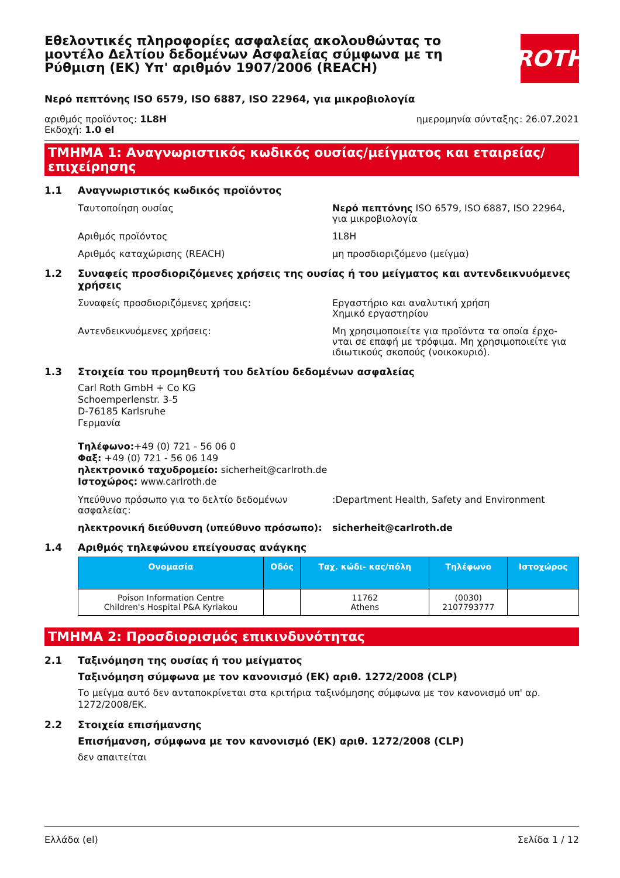Εθελοντικές πληροφορίες ασφαλείας ακολουθώντας το μοντέλο Δελτίου δεδομένων Ασφαλείας σύμφωνα με τη Ρύθμιση (ΕΚ) Υπ' αριθμόν 1907/2006 (REACH)
ROTH
Νερό πεπτόνης ISO 6579, ISO 6887, ISO 22964, για μικροβιολογία
αριθμός προϊόντος: 1L8H
Εκδοχή: 1.0 el
ημερομηνία σύνταξης: 26.07.2021
ΤΜΗΜΑ 1: Αναγνωριστικός κωδικός ουσίας/μείγματος και εταιρείας/ επιχείρησης
1.1 Αναγνωριστικός κωδικός προϊόντος
Ταυτοποίηση ουσίας Νερό πεπτόνης ISO 6579, ISO 6887, ISO 22964, για μικροβιολογία
Αριθμός προϊόντος 1L8H
Αριθμός καταχώρισης (REACH) μη προσδιοριζόμενο (μείγμα)
1.2 Συναφείς προσδιοριζόμενες χρήσεις της ουσίας ή του μείγματος και αντενδεικνυόμενες χρήσεις
Συναφείς προσδιοριζόμενες χρήσεις: Εργαστήριο και αναλυτική χρήση
Χημικό εργαστηρίου
Αντενδεικνυόμενες χρήσεις: Μη χρησιμοποιείτε για προϊόντα τα οποία έρχο- νται σε επαφή με τρόφιμα. Μη χρησιμοποιείτε για ιδιωτικούς σκοπούς (νοικοκυριό).
1.3 Στοιχεία του προμηθευτή του δελτίου δεδομένων ασφαλείας
Carl Roth GmbH + Co KG
Schoemperlenstr. 3-5
D-76185 Karlsruhe
Γερμανία
Τηλέφωνο:+49 (0) 721 - 56 06 0
Φαξ: +49 (0) 721 - 56 06 149
ηλεκτρονικό ταχυδρομείο: sicherheit@carlroth.de
Ιστοχώρος: www.carlroth.de
Υπεύθυνο πρόσωπο για το δελτίο δεδομένων ασφαλείας:
:Department Health, Safety and Environment
ηλεκτρονική διεύθυνση (υπεύθυνο πρόσωπο): sicherheit@carlroth.de
1.4 Αριθμός τηλεφώνου επείγουσας ανάγκης
| Ονομασία | Οδός | Ταχ. κώδι- κας/πόλη | Τηλέφωνο | Ιστοχώρος |
| --- | --- | --- | --- | --- |
| Poison Information Centre Children's Hospital P&A Kyriakou | | 11762 Athens | (0030) 2107793777 | |
ΤΜΗΜΑ 2: Προσδιορισμός επικινδυνότητας
2.1 Ταξινόμηση της ουσίας ή του μείγματος
Ταξινόμηση σύμφωνα με τον κανονισμό (ΕΚ) αριθ. 1272/2008 (CLP)
Το μείγμα αυτό δεν ανταποκρίνεται στα κριτήρια ταξινόμησης σύμφωνα με τον κανονισμό υπ' αρ. 1272/2008/ΕΚ.
2.2 Στοιχεία επισήμανσης
Επισήμανση, σύμφωνα με τον κανονισμό (ΕΚ) αριθ. 1272/2008 (CLP)
δεν απαιτείται
Ελλάδα (el) Σελίδα 1 / 12